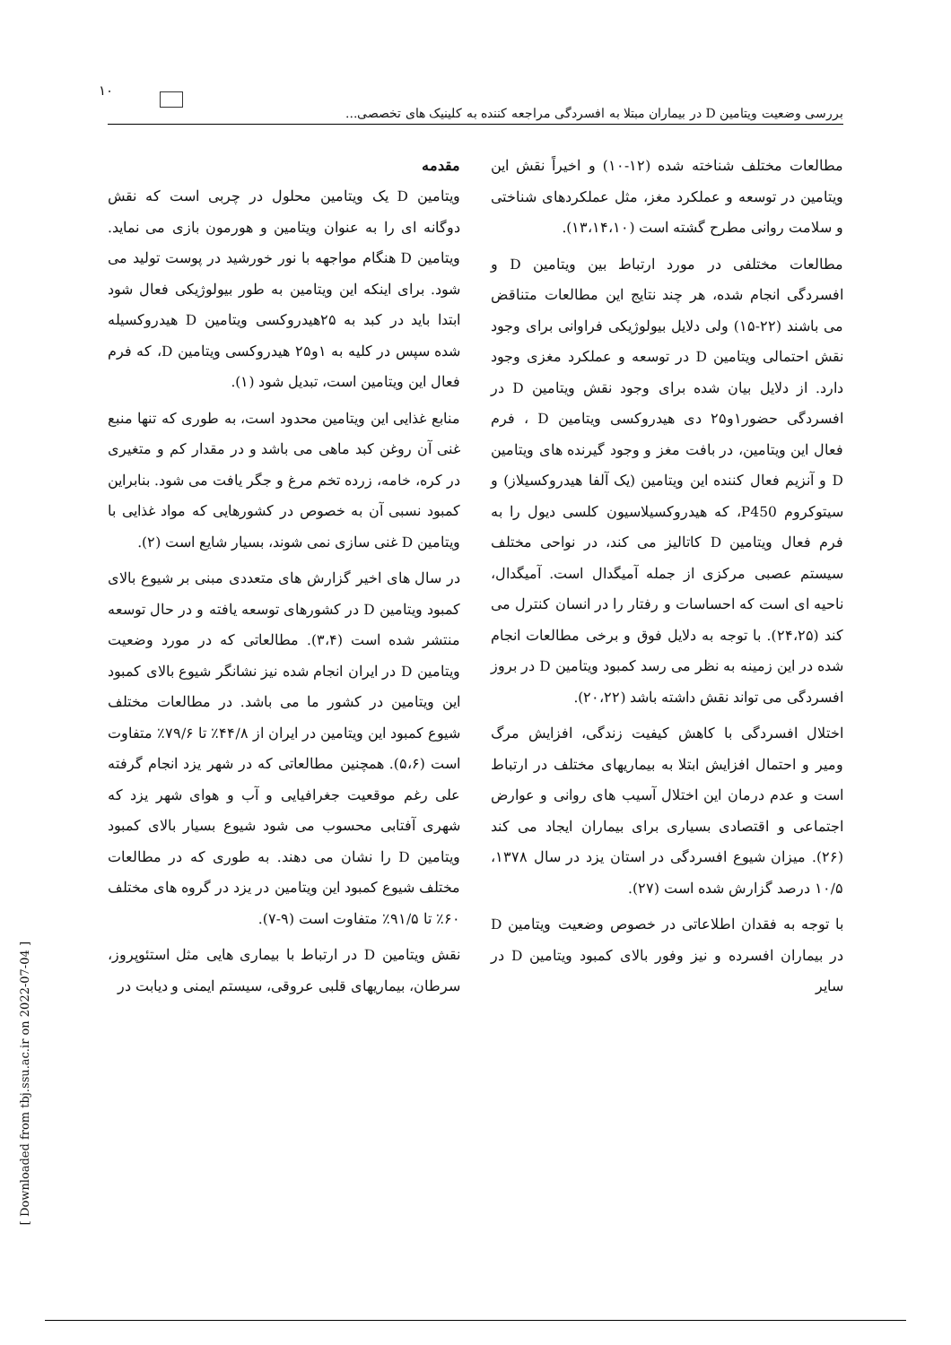۱۰
بررسی وضعیت ویتامین D در بیماران مبتلا به افسردگی مراجعه کننده به کلینیک های تخصصی...
مقدمه
ویتامین D یک ویتامین محلول در چربی است که نقش دوگانه ای را به عنوان ویتامین و هورمون بازی می نماید. ویتامین D هنگام مواجهه با نور خورشید در پوست تولید می شود. برای اینکه این ویتامین به طور بیولوژیکی فعال شود ابتدا باید در کبد به ۲۵هیدروکسی ویتامین D هیدروکسیله شده سپس در کلیه به ۱و۲۵ هیدروکسی ویتامین D، که فرم فعال این ویتامین است، تبدیل شود (۱).
منابع غذایی این ویتامین محدود است، به طوری که تنها منبع غنی آن روغن کبد ماهی می باشد و در مقدار کم و متغیری در کره، خامه، زرده تخم مرغ و جگر یافت می شود. بنابراین کمبود نسبی آن به خصوص در کشورهایی که مواد غذایی با ویتامین D غنی سازی نمی شوند، بسیار شایع است (۲).
در سال های اخیر گزارش های متعددی مبنی بر شیوع بالای کمبود ویتامین D در کشورهای توسعه یافته و در حال توسعه منتشر شده است (۳،۴). مطالعاتی که در مورد وضعیت ویتامین D در ایران انجام شده نیز نشانگر شیوع بالای کمبود این ویتامین در کشور ما می باشد. در مطالعات مختلف شیوع کمبود این ویتامین در ایران از ۴۴/۸٪ تا ۷۹/۶٪ متفاوت است (۵،۶). همچنین مطالعاتی که در شهر یزد انجام گرفته علی رغم موقعیت جغرافیایی و آب و هوای شهر یزد که شهری آفتابی محسوب می شود شیوع بسیار بالای کمبود ویتامین D را نشان می دهند. به طوری که در مطالعات مختلف شیوع کمبود این ویتامین در یزد در گروه های مختلف ۶۰٪ تا ۹۱/۵٪ متفاوت است (۹-۷).
نقش ویتامین D در ارتباط با بیماری هایی مثل استئوپروز، سرطان، بیماریهای قلبی عروقی، سیستم ایمنی و دیابت در
مطالعات مختلف شناخته شده (۱۲-۱۰) و اخیراً نقش این ویتامین در توسعه و عملکرد مغز، مثل عملکردهای شناختی و سلامت روانی مطرح گشته است (۱۳،۱۴،۱۰).
مطالعات مختلفی در مورد ارتباط بین ویتامین D و افسردگی انجام شده، هر چند نتایج این مطالعات متناقض می باشند (۲۲-۱۵) ولی دلایل بیولوژیکی فراوانی برای وجود نقش احتمالی ویتامین D در توسعه و عملکرد مغزی وجود دارد. از دلایل بیان شده برای وجود نقش ویتامین D در افسردگی حضور۱و۲۵ دی هیدروکسی ویتامین D ، فرم فعال این ویتامین، در بافت مغز و وجود گیرنده های ویتامین D و آنزیم فعال کننده این ویتامین (یک آلفا هیدروکسیلاز) و سیتوکروم P450، که هیدروکسیلاسیون کلسی دیول را به فرم فعال ویتامین D کاتالیز می کند، در نواحی مختلف سیستم عصبی مرکزی از جمله آمیگدال است. آمیگدال، ناحیه ای است که احساسات و رفتار را در انسان کنترل می کند (۲۴،۲۵). با توجه به دلایل فوق و برخی مطالعات انجام شده در این زمینه به نظر می رسد کمبود ویتامین D در بروز افسردگی می تواند نقش داشته باشد (۲۰،۲۲).
اختلال افسردگی با کاهش کیفیت زندگی، افزایش مرگ ومیر و احتمال افزایش ابتلا به بیماریهای مختلف در ارتباط است و عدم درمان این اختلال آسیب های روانی و عوارض اجتماعی و اقتصادی بسیاری برای بیماران ایجاد می کند (۲۶). میزان شیوع افسردگی در استان یزد در سال ۱۳۷۸، ۱۰/۵ درصد گزارش شده است (۲۷).
با توجه به فقدان اطلاعاتی در خصوص وضعیت ویتامین D در بیماران افسرده و نیز وفور بالای کمبود ویتامین D در سایر
[ Downloaded from tbj.ssu.ac.ir on 2022-07-04 ]